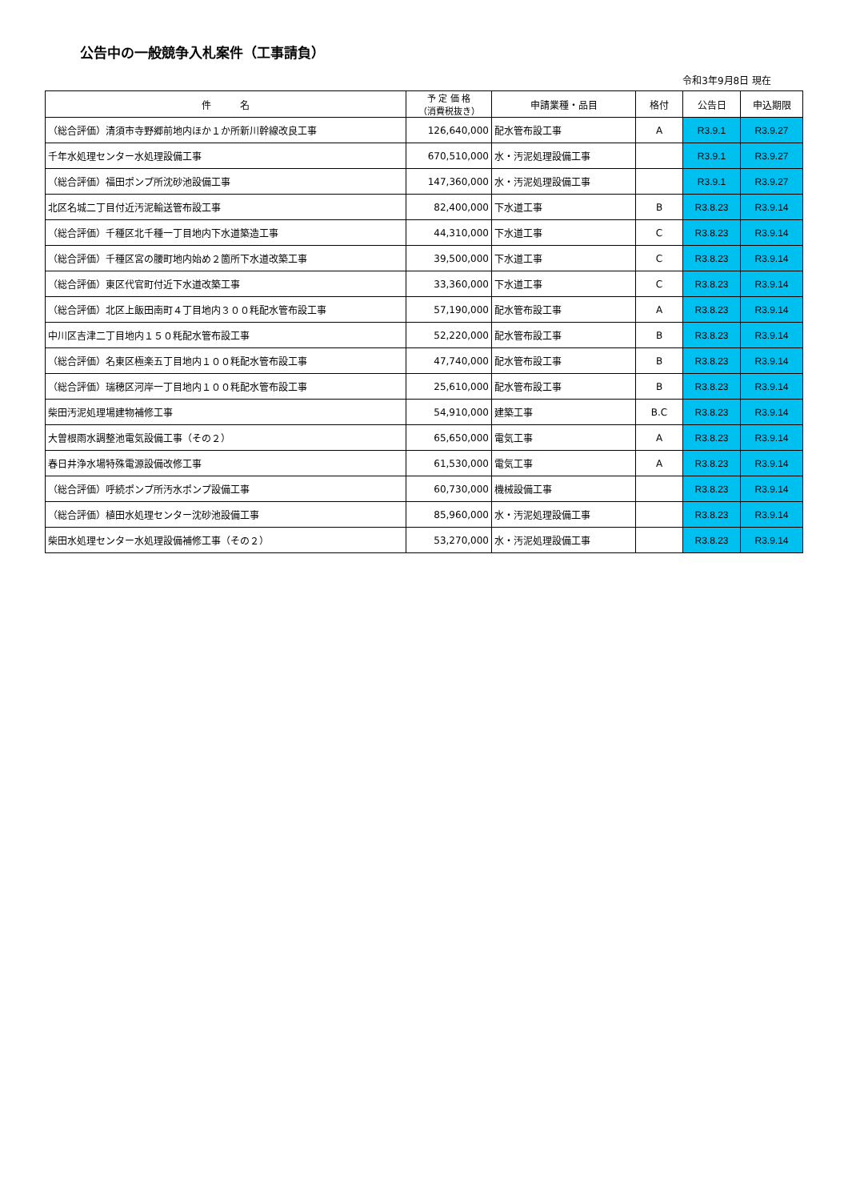公告中の一般競争入札案件（工事請負）
令和3年9月8日 現在
| 件 名 | 予 定 価 格 （消費税抜き） | 申請業種・品目 | 格付 | 公告日 | 申込期限 |
| --- | --- | --- | --- | --- | --- |
| （総合評価）清須市寺野郷前地内ほか１か所新川幹線改良工事 | 126,640,000 | 配水管布設工事 | A | R3.9.1 | R3.9.27 |
| 千年水処理センター水処理設備工事 | 670,510,000 | 水・汚泥処理設備工事 | | R3.9.1 | R3.9.27 |
| （総合評価）福田ポンプ所沈砂池設備工事 | 147,360,000 | 水・汚泥処理設備工事 | | R3.9.1 | R3.9.27 |
| 北区名城二丁目付近汚泥輸送管布設工事 | 82,400,000 | 下水道工事 | B | R3.8.23 | R3.9.14 |
| （総合評価）千種区北千種一丁目地内下水道築造工事 | 44,310,000 | 下水道工事 | C | R3.8.23 | R3.9.14 |
| （総合評価）千種区宮の腰町地内始め２箇所下水道改築工事 | 39,500,000 | 下水道工事 | C | R3.8.23 | R3.9.14 |
| （総合評価）東区代官町付近下水道改築工事 | 33,360,000 | 下水道工事 | C | R3.8.23 | R3.9.14 |
| （総合評価）北区上飯田南町４丁目地内３００粍配水管布設工事 | 57,190,000 | 配水管布設工事 | A | R3.8.23 | R3.9.14 |
| 中川区吉津二丁目地内１５０粍配水管布設工事 | 52,220,000 | 配水管布設工事 | B | R3.8.23 | R3.9.14 |
| （総合評価）名東区極楽五丁目地内１００粍配水管布設工事 | 47,740,000 | 配水管布設工事 | B | R3.8.23 | R3.9.14 |
| （総合評価）瑞穂区河岸一丁目地内１００粍配水管布設工事 | 25,610,000 | 配水管布設工事 | B | R3.8.23 | R3.9.14 |
| 柴田汚泥処理場建物補修工事 | 54,910,000 | 建築工事 | B.C | R3.8.23 | R3.9.14 |
| 大曽根雨水調整池電気設備工事（その２） | 65,650,000 | 電気工事 | A | R3.8.23 | R3.9.14 |
| 春日井浄水場特殊電源設備改修工事 | 61,530,000 | 電気工事 | A | R3.8.23 | R3.9.14 |
| （総合評価）呼続ポンプ所汚水ポンプ設備工事 | 60,730,000 | 機械設備工事 | | R3.8.23 | R3.9.14 |
| （総合評価）植田水処理センター沈砂池設備工事 | 85,960,000 | 水・汚泥処理設備工事 | | R3.8.23 | R3.9.14 |
| 柴田水処理センター水処理設備補修工事（その２） | 53,270,000 | 水・汚泥処理設備工事 | | R3.8.23 | R3.9.14 |